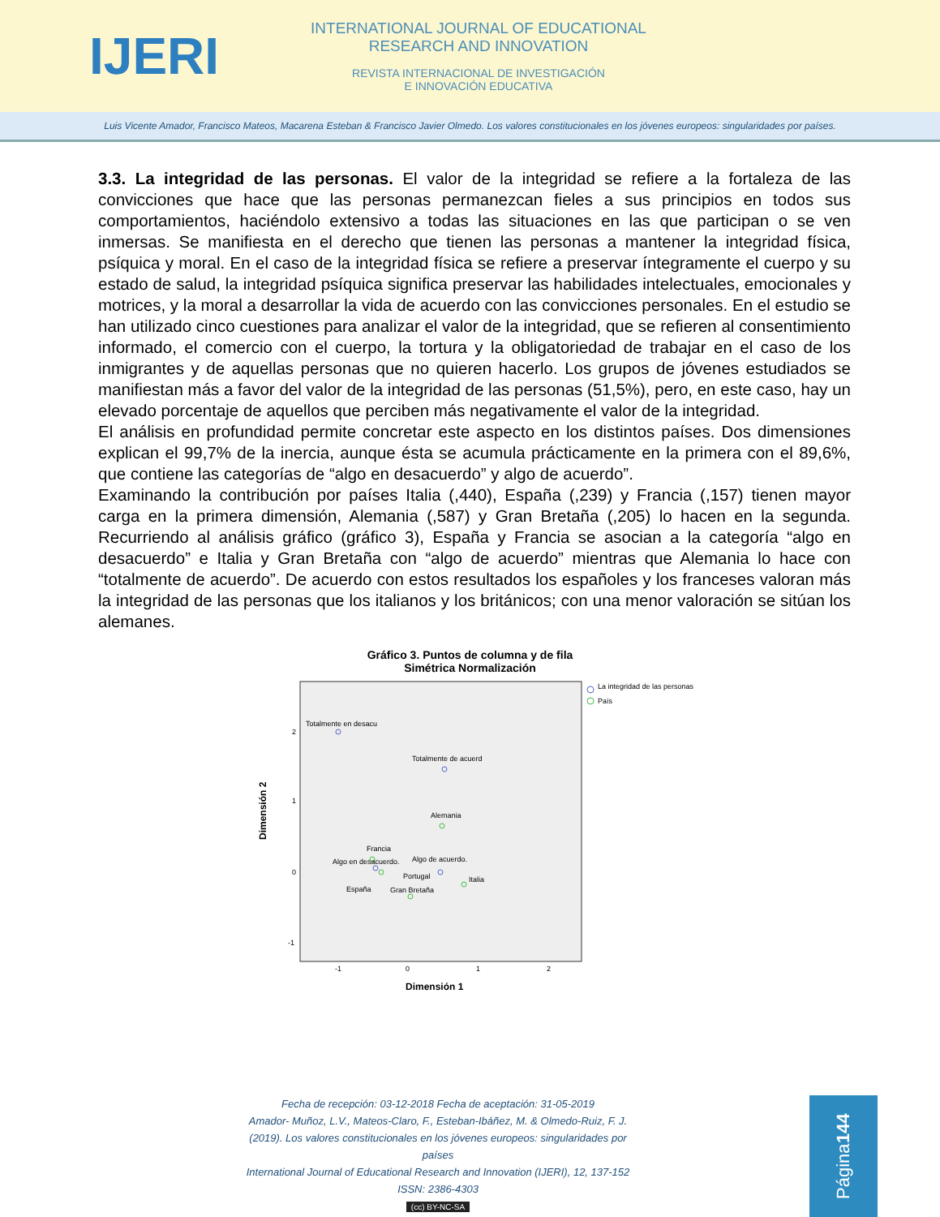IJERI
INTERNATIONAL JOURNAL OF EDUCATIONAL
RESEARCH AND INNOVATION
REVISTA INTERNACIONAL DE INVESTIGACIÓN
E INNOVACIÓN EDUCATIVA
Luis Vicente Amador, Francisco Mateos, Macarena Esteban & Francisco Javier Olmedo. Los valores constitucionales en los jóvenes europeos: singularidades por países.
3.3. La integridad de las personas. El valor de la integridad se refiere a la fortaleza de las convicciones que hace que las personas permanezcan fieles a sus principios en todos sus comportamientos, haciéndolo extensivo a todas las situaciones en las que participan o se ven inmersas. Se manifiesta en el derecho que tienen las personas a mantener la integridad física, psíquica y moral. En el caso de la integridad física se refiere a preservar íntegramente el cuerpo y su estado de salud, la integridad psíquica significa preservar las habilidades intelectuales, emocionales y motrices, y la moral a desarrollar la vida de acuerdo con las convicciones personales. En el estudio se han utilizado cinco cuestiones para analizar el valor de la integridad, que se refieren al consentimiento informado, el comercio con el cuerpo, la tortura y la obligatoriedad de trabajar en el caso de los inmigrantes y de aquellas personas que no quieren hacerlo. Los grupos de jóvenes estudiados se manifiestan más a favor del valor de la integridad de las personas (51,5%), pero, en este caso, hay un elevado porcentaje de aquellos que perciben más negativamente el valor de la integridad.
El análisis en profundidad permite concretar este aspecto en los distintos países. Dos dimensiones explican el 99,7% de la inercia, aunque ésta se acumula prácticamente en la primera con el 89,6%, que contiene las categorías de “algo en desacuerdo” y algo de acuerdo”.
Examinando la contribución por países Italia (,440), España (,239) y Francia (,157) tienen mayor carga en la primera dimensión, Alemania (,587) y Gran Bretaña (,205) lo hacen en la segunda. Recurriendo al análisis gráfico (gráfico 3), España y Francia se asocian a la categoría “algo en desacuerdo” e Italia y Gran Bretaña con “algo de acuerdo” mientras que Alemania lo hace con “totalmente de acuerdo”. De acuerdo con estos resultados los españoles y los franceses valoran más la integridad de las personas que los italianos y los británicos; con una menor valoración se sitúan los alemanes.
Gráfico 3. Puntos de columna y de fila
Simétrica Normalización
Dimensión 2
2
1
0
-1
-1
0
1
2
Dimensión 1
Totalmente en desacu
Totalmente de acuerd
Alemania
Francia
Algo en desacuerdo.
Algo de acuerdo.
Portugal
Italia
España
Gran Bretaña
La integridad de las personas
País
Fecha de recepción: 03-12-2018 Fecha de aceptación: 31-05-2019
Amador- Muñoz, L.V., Mateos-Claro, F., Esteban-Ibáñez, M. & Olmedo-Ruiz, F. J. (2019). Los valores constitucionales en los jóvenes europeos: singularidades por países
International Journal of Educational Research and Innovation (IJERI), 12, 137-152
ISSN: 2386-4303
(cc) BY-NC-SA
Página 144